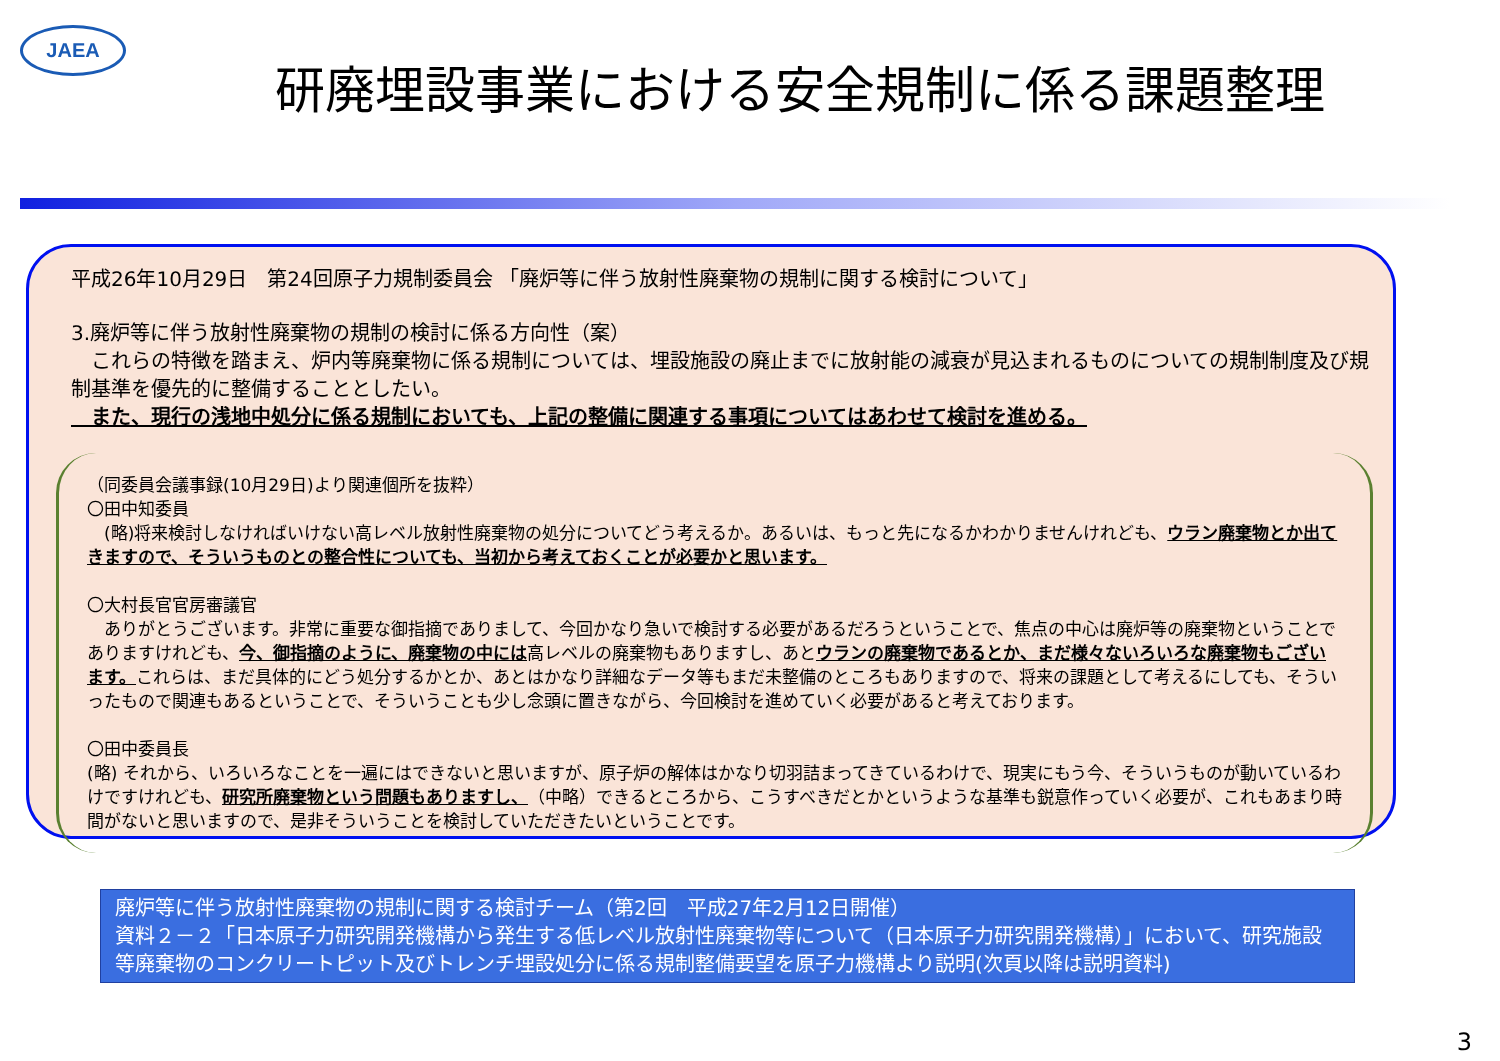JAEA
研廃埋設事業における安全規制に係る課題整理
平成26年10月29日　第24回原子力規制委員会 「廃炉等に伴う放射性廃棄物の規制に関する検討について」
3.廃炉等に伴う放射性廃棄物の規制の検討に係る方向性（案）
　これらの特徴を踏まえ、炉内等廃棄物に係る規制については、埋設施設の廃止までに放射能の減衰が見込まれるものについての規制制度及び規制基準を優先的に整備することとしたい。
　また、現行の浅地中処分に係る規制においても、上記の整備に関連する事項についてはあわせて検討を進める。
（同委員会議事録(10月29日)より関連個所を抜粋）
〇田中知委員
　(略)将来検討しなければいけない高レベル放射性廃棄物の処分についてどう考えるか。あるいは、もっと先になるかわかりませんけれども、ウラン廃棄物とか出てきますので、そういうものとの整合性についても、当初から考えておくことが必要かと思います。
〇大村長官官房審議官
　ありがとうございます。非常に重要な御指摘でありまして、今回かなり急いで検討する必要があるだろうということで、焦点の中心は廃炉等の廃棄物ということでありますけれども、今、御指摘のように、廃棄物の中には高レベルの廃棄物もありますし、あとウランの廃棄物であるとか、まだ様々ないろいろな廃棄物もございます。これらは、まだ具体的にどう処分するかとか、あとはかなり詳細なデータ等もまだ未整備のところもありますので、将来の課題として考えるにしても、そういったもので関連もあるということで、そういうことも少し念頭に置きながら、今回検討を進めていく必要があると考えております。
〇田中委員長
(略) それから、いろいろなことを一遍にはできないと思いますが、原子炉の解体はかなり切羽詰まってきているわけで、現実にもう今、そういうものが動いているわけですけれども、研究所廃棄物という問題もありますし、（中略）できるところから、こうすべきだとかというような基準も鋭意作っていく必要が、これもあまり時間がないと思いますので、是非そういうことを検討していただきたいということです。
廃炉等に伴う放射性廃棄物の規制に関する検討チーム（第2回　平成27年2月12日開催）
資料２－２「日本原子力研究開発機構から発生する低レベル放射性廃棄物等について（日本原子力研究開発機構）」において、研究施設等廃棄物のコンクリートピット及びトレンチ埋設処分に係る規制整備要望を原子力機構より説明(次頁以降は説明資料)
3